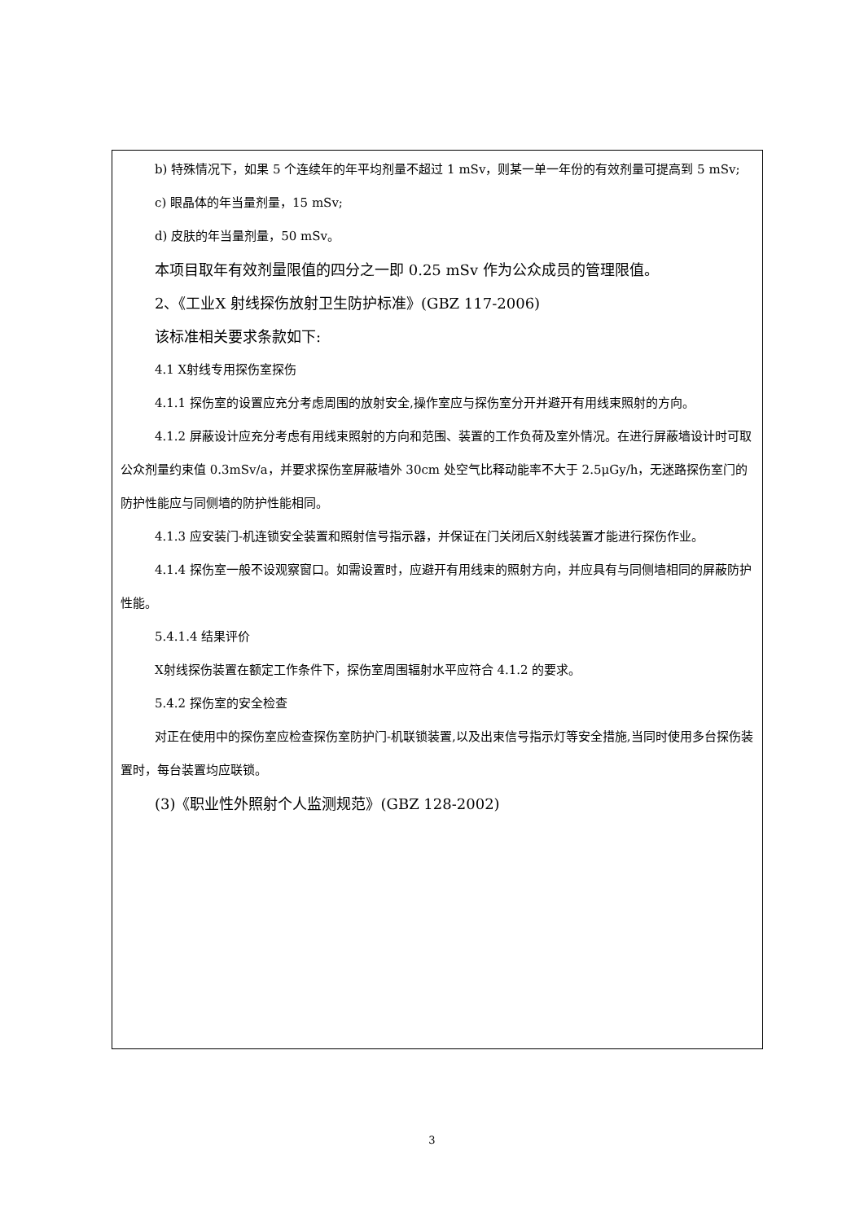b) 特殊情况下，如果 5 个连续年的年平均剂量不超过 1 mSv，则某一单一年份的有效剂量可提高到 5 mSv;
c) 眼晶体的年当量剂量，15 mSv;
d) 皮肤的年当量剂量，50 mSv。
本项目取年有效剂量限值的四分之一即 0.25 mSv 作为公众成员的管理限值。
2、《工业X 射线探伤放射卫生防护标准》(GBZ 117-2006)
该标准相关要求条款如下:
4.1 X射线专用探伤室探伤
4.1.1 探伤室的设置应充分考虑周围的放射安全,操作室应与探伤室分开并避开有用线束照射的方向。
4.1.2 屏蔽设计应充分考虑有用线束照射的方向和范围、装置的工作负荷及室外情况。在进行屏蔽墙设计时可取公众剂量约束值 0.3mSv/a，并要求探伤室屏蔽墙外 30cm 处空气比释动能率不大于 2.5μGy/h，无迷路探伤室门的防护性能应与同侧墙的防护性能相同。
4.1.3 应安装门-机连锁安全装置和照射信号指示器，并保证在门关闭后X射线装置才能进行探伤作业。
4.1.4 探伤室一般不设观察窗口。如需设置时，应避开有用线束的照射方向，并应具有与同侧墙相同的屏蔽防护性能。
5.4.1.4 结果评价
X射线探伤装置在额定工作条件下，探伤室周围辐射水平应符合 4.1.2 的要求。
5.4.2 探伤室的安全检查
对正在使用中的探伤室应检查探伤室防护门-机联锁装置,以及出束信号指示灯等安全措施,当同时使用多台探伤装置时，每台装置均应联锁。
(3)《职业性外照射个人监测规范》(GBZ 128-2002)
3